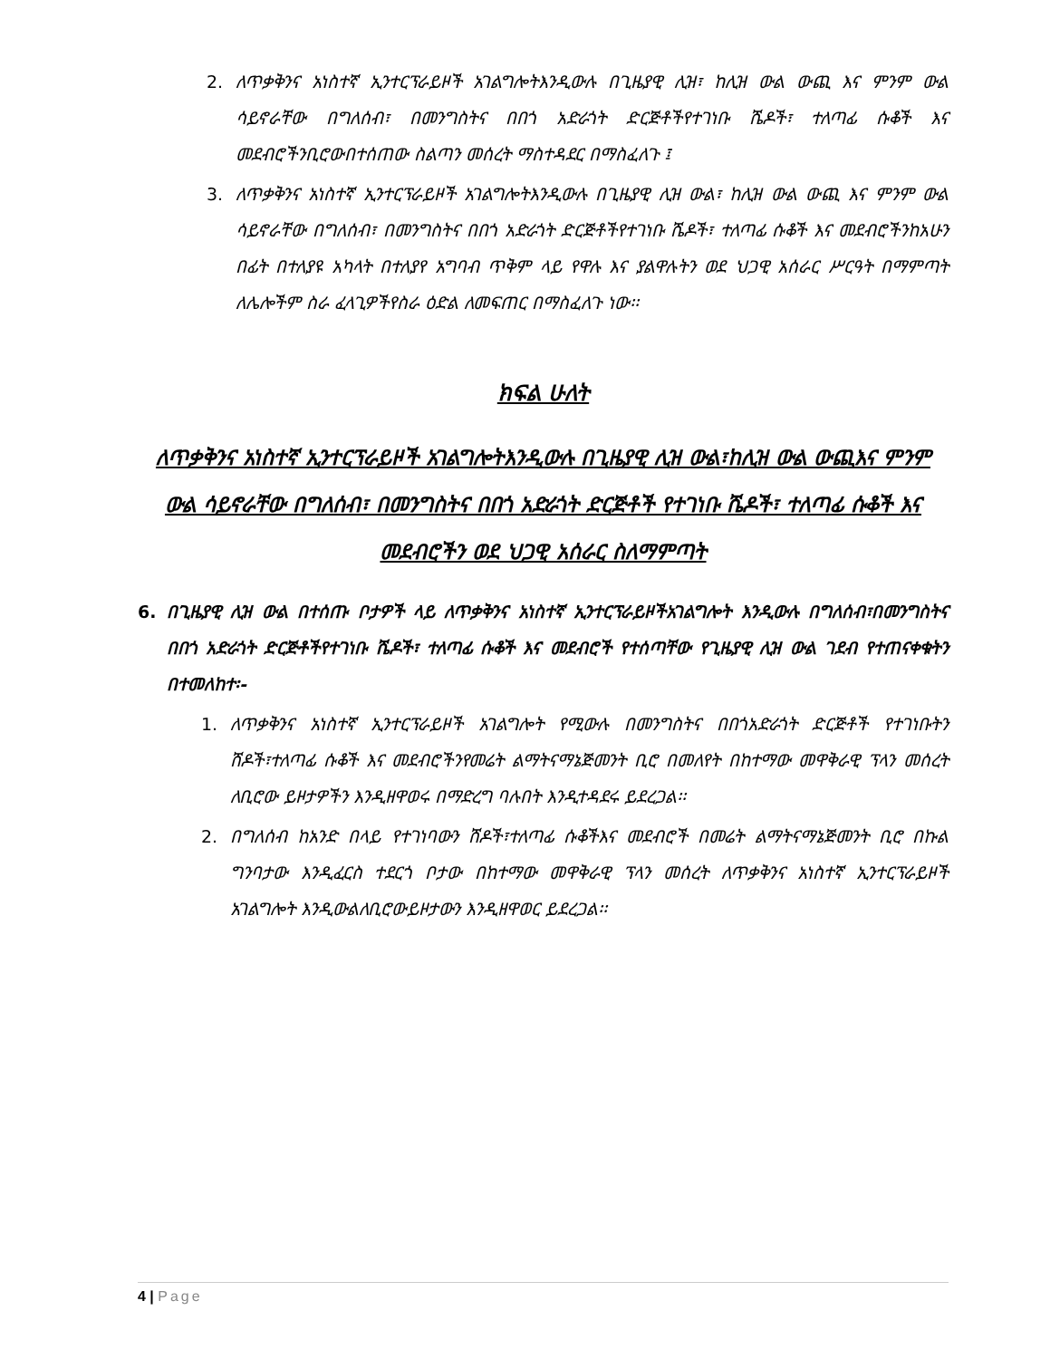2. ለጥቃቅንና አነስተኛ ኢንተርፕራይዞች አገልግሎትእንዲውሉ በጊዜያዊ ሊዝ፣ ከሊዝ ውል ውጪ እና ምንም ውል ሳይኖራቸው በግለሰብ፣ በመንግስትና በበጎ አድራጎት ድርጅቶችየተገነቡ ሼዶች፣ ተለጣፊ ሱቆች እና መደብሮችንቢሮውበተሰጠው ስልጣን መሰረት ማስተዳደር በማስፈለጉ ፤
3. ለጥቃቅንና አነስተኛ ኢንተርፕራይዞች አገልግሎትእንዲውሉ በጊዜያዊ ሊዝ ውል፣ ከሊዝ ውል ውጪ እና ምንም ውል ሳይኖራቸው በግለሰብ፣ በመንግስትና በበጎ አድራጎት ድርጅቶችየተገነቡ ሼዶች፣ ተለጣፊ ሱቆች እና መደብሮችንከአሁን በፊት በተለያዩ አካላት በተለያየ አግባብ ጥቅም ላይ የዋሉ እና ያልዋሉትን ወደ ህጋዊ አሰራር ሥርዓት በማምጣት ለሌሎችም ስራ ፈላጊዎችየስራ ዕድል ለመፍጠር በማስፈለጉ ነው፡፡
ክፍል ሁለት
ለጥቃቅንና አነስተኛ ኢንተርፕራይዞች አገልግሎትእንዲውሉ በጊዜያዊ ሊዝ ውል፣ከሊዝ ውል ውጪእና ምንም ውል ሳይኖራቸው በግለሰብ፣ በመንግስትና በበጎ አድራጎት ድርጅቶች የተገነቡ ሼዶች፣ ተለጣፊ ሱቆች እና መደብሮችን ወደ ህጋዊ አሰራር ስለማምጣት
6. በጊዜያዊ ሊዝ ውል በተሰጡ ቦታዎች ላይ ለጥቃቅንና አነስተኛ ኢንተርፕራይዞችአገልግሎት እንዲውሉ በግለሰብ፣በመንግስትና በበጎ አድራጎት ድርጅቶችየተገነቡ ሼዶች፣ ተለጣፊ ሱቆች እና መደብሮች የተሰጣቸው የጊዜያዊ ሊዝ ውል ገደብ የተጠናቀቁትን በተመለከተ፡-
1. ለጥቃቅንና አነስተኛ ኢንተርፕራይዞች አገልግሎት የሚውሉ በመንግስትና በበጎአድራጎት ድርጅቶች የተገነቡትን ሸዶች፣ተለጣፊ ሱቆች እና መደብሮችንየመሬት ልማትናማኔጅመንት ቢሮ በመለየት በከተማው መዋቅራዊ ፕላን መሰረት ለቢሮው ይዞታዎችን እንዲዘዋወሩ በማድረግ ባሉበት እንዲተዳደሩ ይደረጋል፡፡
2. በግለሰብ ከአንድ በላይ የተገነባውን ሸዶች፣ተለጣፊ ሱቆችእና መደብሮች በመሬት ልማትናማኔጅመንት ቢሮ በኩል ግንባታው እንዲፈርስ ተደርጎ ቦታው በከተማው መዋቅራዊ ፕላን መሰረት ለጥቃቅንና አነስተኛ ኢንተርፕራይዞች አገልግሎት እንዲውልለቢሮውይዞታውን እንዲዘዋወር ይደረጋል፡፡
4 | Page